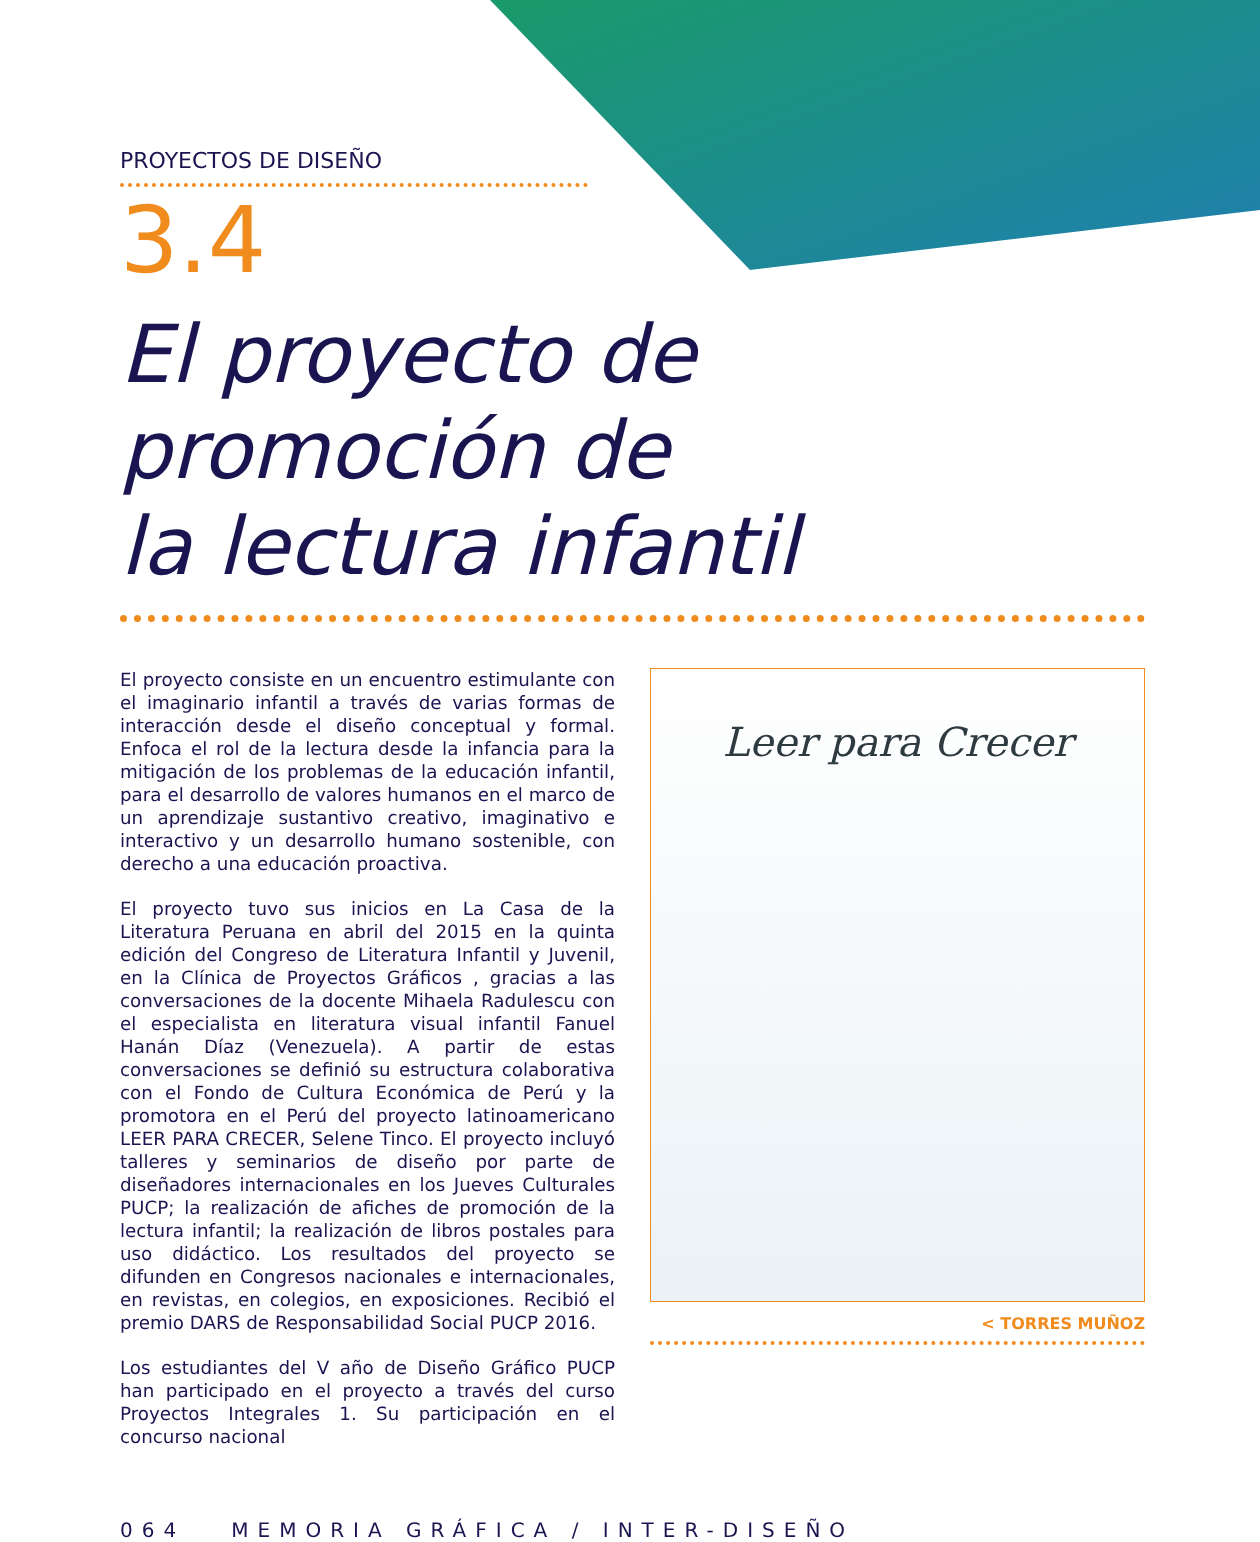PROYECTOS DE DISEÑO
3.4
El proyecto de
promoción de
la lectura infantil
El proyecto consiste en un encuentro estimulante con el imaginario infantil a través de varias formas de interacción desde el diseño conceptual y formal. Enfoca el rol de la lectura desde la infancia para la mitigación de los problemas de la educación infantil, para el desarrollo de valores humanos en el marco de un aprendizaje sustantivo creativo, imaginativo e interactivo y un desarrollo humano sostenible, con derecho a una educación proactiva.
El proyecto tuvo sus inicios en La Casa de la Literatura Peruana en abril del 2015 en la quinta edición del Congreso de Literatura Infantil y Juvenil, en la Clínica de Proyectos Gráficos , gracias a las conversaciones de la docente Mihaela Radulescu con el especialista en literatura visual infantil Fanuel Hanán Díaz (Venezuela). A partir de estas conversaciones se definió su estructura colaborativa con el Fondo de Cultura Económica de Perú y la promotora en el Perú del proyecto latinoamericano LEER PARA CRECER, Selene Tinco. El proyecto incluyó talleres y seminarios de diseño por parte de diseñadores internacionales en los Jueves Culturales PUCP; la realización de afiches de promoción de la lectura infantil; la realización de libros postales para uso didáctico. Los resultados del proyecto se difunden en Congresos nacionales e internacionales, en revistas, en colegios, en exposiciones. Recibió el premio DARS de Responsabilidad Social PUCP 2016.
Los estudiantes del V año de Diseño Gráfico PUCP han participado en el proyecto a través del curso Proyectos Integrales 1. Su participación en el concurso nacional
Leer para Crecer
< TORRES MUÑOZ
064 MEMORIA GRÁFICA / INTER-DISEÑO